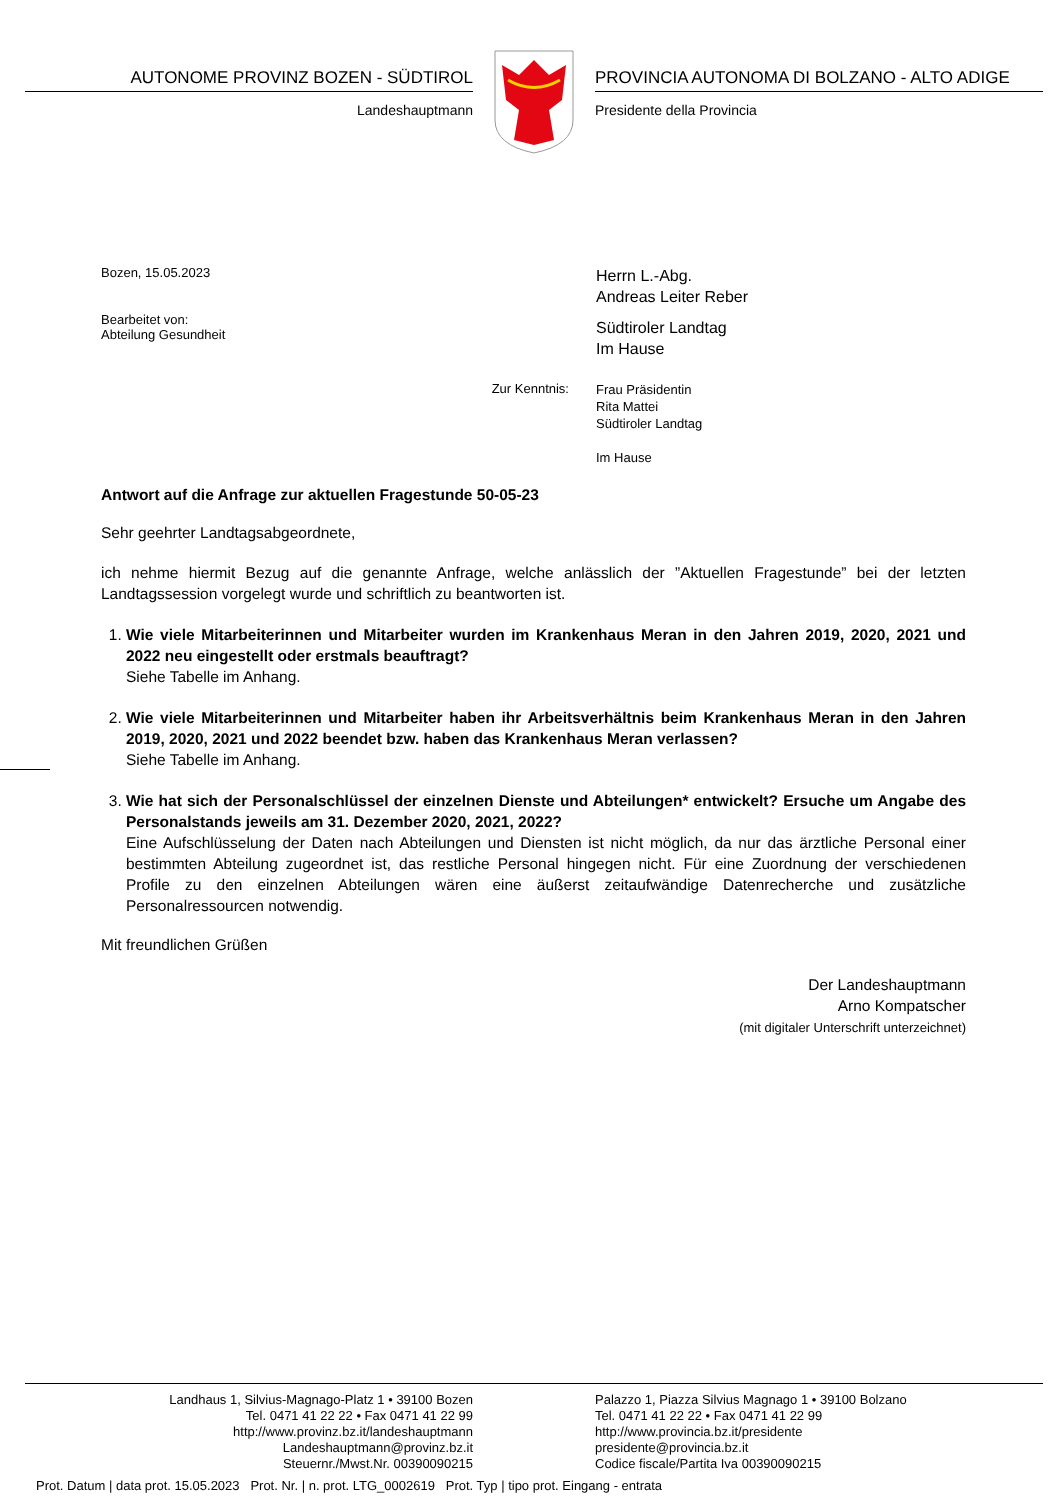AUTONOME PROVINZ BOZEN - SÜDTIROL
Landeshauptmann
PROVINCIA AUTONOMA DI BOLZANO - ALTO ADIGE
Presidente della Provincia
Bozen, 15.05.2023
Bearbeitet von:
Abteilung Gesundheit
Herrn L.-Abg.
Andreas Leiter Reber
Südtiroler Landtag
Im Hause
Zur Kenntnis:
Frau Präsidentin
Rita Mattei
Südtiroler Landtag
Im Hause
Antwort auf die Anfrage zur aktuellen Fragestunde 50-05-23
Sehr geehrter Landtagsabgeordnete,
ich nehme hiermit Bezug auf die genannte Anfrage, welche anlässlich der ”Aktuellen Fragestunde” bei der letzten Landtagssession vorgelegt wurde und schriftlich zu beantworten ist.
1. Wie viele Mitarbeiterinnen und Mitarbeiter wurden im Krankenhaus Meran in den Jahren 2019, 2020, 2021 und 2022 neu eingestellt oder erstmals beauftragt?
Siehe Tabelle im Anhang.
2. Wie viele Mitarbeiterinnen und Mitarbeiter haben ihr Arbeitsverhältnis beim Krankenhaus Meran in den Jahren 2019, 2020, 2021 und 2022 beendet bzw. haben das Krankenhaus Meran verlassen?
Siehe Tabelle im Anhang.
3. Wie hat sich der Personalschlüssel der einzelnen Dienste und Abteilungen* entwickelt? Ersuche um Angabe des Personalstands jeweils am 31. Dezember 2020, 2021, 2022?
Eine Aufschlüsselung der Daten nach Abteilungen und Diensten ist nicht möglich, da nur das ärztliche Personal einer bestimmten Abteilung zugeordnet ist, das restliche Personal hingegen nicht. Für eine Zuordnung der verschiedenen Profile zu den einzelnen Abteilungen wären eine äußerst zeitaufwändige Datenrecherche und zusätzliche Personalressourcen notwendig.
Mit freundlichen Grüßen
Der Landeshauptmann
Arno Kompatscher
(mit digitaler Unterschrift unterzeichnet)
Landhaus 1, Silvius-Magnago-Platz 1 • 39100 Bozen
Tel. 0471 41 22 22 • Fax 0471 41 22 99
http://www.provinz.bz.it/landeshauptmann
Landeshauptmann@provinz.bz.it
Steuernr./Mwst.Nr. 00390090215
Palazzo 1, Piazza Silvius Magnago 1 • 39100 Bolzano
Tel. 0471 41 22 22 • Fax 0471 41 22 99
http://www.provincia.bz.it/presidente
presidente@provincia.bz.it
Codice fiscale/Partita Iva 00390090215
Prot. Datum | data prot. 15.05.2023 Prot. Nr. | n. prot. LTG_0002619 Prot. Typ | tipo prot. Eingang - entrata